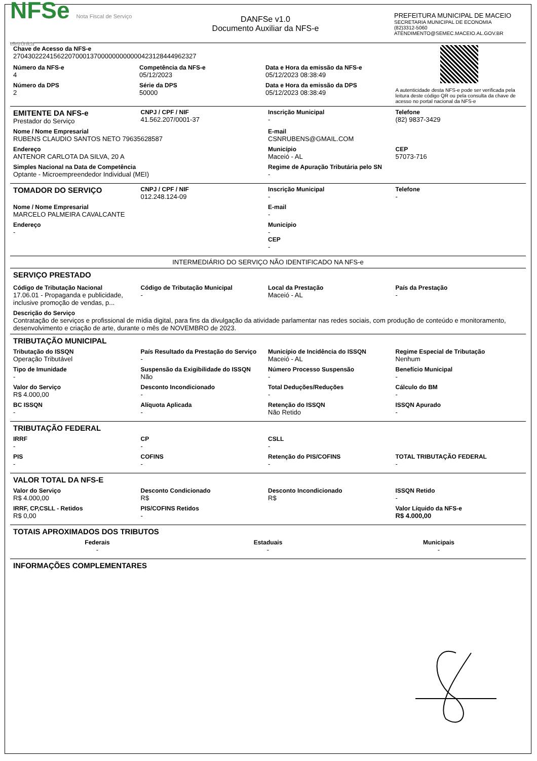NFSe Nota Fiscal de Serviço eletrônica
DANFSe v1.0
Documento Auxiliar da NFS-e
PREFEITURA MUNICIPAL DE MACEIO
SECRETARIA MUNICIPAL DE ECONOMIA
(82)3312-5060
ATENDIMENTO@SEMEC.MACEIO.AL.GOV.BR
Chave de Acesso da NFS-e
27043022241562207000137000000000000423128444962327
Número da NFS-e
4
Competência da NFS-e
05/12/2023
Data e Hora da emissão da NFS-e
05/12/2023 08:38:49
Número da DPS
2
Série da DPS
50000
Data e Hora da emissão da DPS
05/12/2023 08:38:49
A autenticidade desta NFS-e pode ser verificada pela leitura deste código QR ou pela consulta da chave de acesso no portal nacional da NFS-e
EMITENTE DA NFS-e
Prestador do Serviço
CNPJ / CPF / NIF
41.562.207/0001-37
Inscrição Municipal
-
Telefone
(82) 9837-3429
Nome / Nome Empresarial
RUBENS CLAUDIO SANTOS NETO 79635628587
E-mail
CSNRUBENS@GMAIL.COM
Endereço
ANTENOR CARLOTA DA SILVA, 20 A
Município
Maceió - AL
CEP
57073-716
Simples Nacional na Data de Competência
Optante - Microempreendedor Individual (MEI)
Regime de Apuração Tributária pelo SN
-
TOMADOR DO SERVIÇO
CNPJ / CPF / NIF
012.248.124-09
Inscrição Municipal
-
Telefone
-
Nome / Nome Empresarial
MARCELO PALMEIRA CAVALCANTE
E-mail
-
Endereço
-
Município
-
CEP
-
INTERMEDIÁRIO DO SERVIÇO NÃO IDENTIFICADO NA NFS-e
SERVIÇO PRESTADO
Código de Tributação Nacional
17.06.01 - Propaganda e publicidade, inclusive promoção de vendas, p...
Código de Tributação Municipal
-
Local da Prestação
Maceió - AL
País da Prestação
-
Descrição do Serviço
Contratação de serviços e profissional de mídia digital, para fins da divulgação da atividade parlamentar nas redes sociais, com produção de conteúdo e monitoramento, desenvolvimento e criação de arte, durante o mês de NOVEMBRO de 2023.
TRIBUTAÇÃO MUNICIPAL
Tributação do ISSQN
Operação Tributável
País Resultado da Prestação do Serviço
-
Município de Incidência do ISSQN
Maceió - AL
Regime Especial de Tributação
Nenhum
Tipo de Imunidade
-
Suspensão da Exigibilidade do ISSQN
Não
Número Processo Suspensão
-
Benefício Municipal
-
Valor do Serviço
R$ 4.000,00
Desconto Incondicionado
-
Total Deduções/Reduções
-
Cálculo do BM
-
BC ISSQN
-
Alíquota Aplicada
-
Retenção do ISSQN
Não Retido
ISSQN Apurado
-
TRIBUTAÇÃO FEDERAL
IRRF
-
CP
-
CSLL
-
PIS
-
COFINS
-
Retenção do PIS/COFINS
-
TOTAL TRIBUTAÇÃO FEDERAL
-
VALOR TOTAL DA NFS-E
Valor do Serviço
R$ 4.000,00
Desconto Condicionado
R$
Desconto Incondicionado
R$
ISSQN Retido
-
IRRF, CP,CSLL - Retidos
R$ 0,00
PIS/COFINS Retidos
-
Valor Líquido da NFS-e
R$ 4.000,00
TOTAIS APROXIMADOS DOS TRIBUTOS
Federais
-
Estaduais
-
Municipais
-
INFORMAÇÕES COMPLEMENTARES